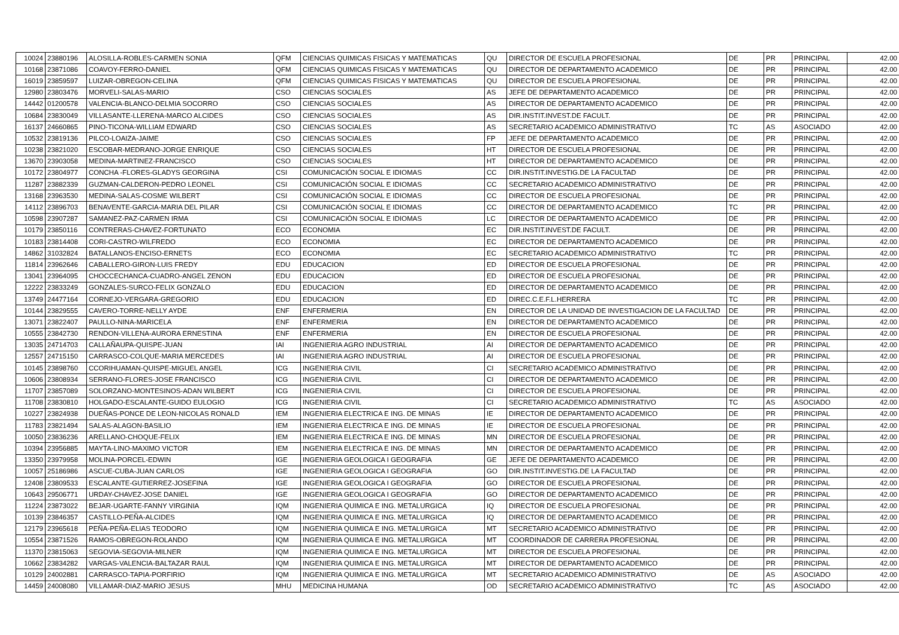| 10024 | 23880196 | ALOSILLA-ROBLES-CARMEN SONIA | QFM | CIENCIAS QUIMICAS FISICAS Y MATEMATICAS | QU | DIRECTOR DE ESCUELA PROFESIONAL | DE | PR | PRINCIPAL | 42.00 |
| 10168 | 23871086 | COAVOY-FERRO-DANIEL | QFM | CIENCIAS QUIMICAS FISICAS Y MATEMATICAS | QU | DIRECTOR DE DEPARTAMENTO ACADEMICO | DE | PR | PRINCIPAL | 42.00 |
| 16019 | 23859597 | LUIZAR-OBREGON-CELINA | QFM | CIENCIAS QUIMICAS FISICAS Y MATEMATICAS | QU | DIRECTOR DE ESCUELA PROFESIONAL | DE | PR | PRINCIPAL | 42.00 |
| 12980 | 23803476 | MORVELI-SALAS-MARIO | CSO | CIENCIAS SOCIALES | AS | JEFE DE DEPARTAMENTO ACADEMICO | DE | PR | PRINCIPAL | 42.00 |
| 14442 | 01200578 | VALENCIA-BLANCO-DELMIA SOCORRO | CSO | CIENCIAS SOCIALES | AS | DIRECTOR DE DEPARTAMENTO ACADEMICO | DE | PR | PRINCIPAL | 42.00 |
| 10684 | 23830049 | VILLASANTE-LLERENA-MARCO ALCIDES | CSO | CIENCIAS SOCIALES | AS | DIR.INSTIT.INVEST.DE FACULT. | DE | PR | PRINCIPAL | 42.00 |
| 16137 | 24660865 | PINO-TICONA-WILLIAM EDWARD | CSO | CIENCIAS SOCIALES | AS | SECRETARIO ACADEMICO ADMINISTRATIVO | TC | AS | ASOCIADO | 42.00 |
| 10532 | 23819136 | PILCO-LOAIZA-JAIME | CSO | CIENCIAS SOCIALES | FP | JEFE DE DEPARTAMENTO ACADEMICO | DE | PR | PRINCIPAL | 42.00 |
| 10238 | 23821020 | ESCOBAR-MEDRANO-JORGE ENRIQUE | CSO | CIENCIAS SOCIALES | HT | DIRECTOR DE ESCUELA PROFESIONAL | DE | PR | PRINCIPAL | 42.00 |
| 13670 | 23903058 | MEDINA-MARTINEZ-FRANCISCO | CSO | CIENCIAS SOCIALES | HT | DIRECTOR DE DEPARTAMENTO ACADEMICO | DE | PR | PRINCIPAL | 42.00 |
| 10172 | 23804977 | CONCHA -FLORES-GLADYS GEORGINA | CSI | COMUNICACIÓN SOCIAL E IDIOMAS | CC | DIR.INSTIT.INVESTIG.DE LA FACULTAD | DE | PR | PRINCIPAL | 42.00 |
| 11287 | 23882339 | GUZMAN-CALDERON-PEDRO LEONEL | CSI | COMUNICACIÓN SOCIAL E IDIOMAS | CC | SECRETARIO ACADEMICO ADMINISTRATIVO | DE | PR | PRINCIPAL | 42.00 |
| 13168 | 23963530 | MEDINA-SALAS-COSME WILBERT | CSI | COMUNICACIÓN SOCIAL E IDIOMAS | CC | DIRECTOR DE ESCUELA PROFESIONAL | DE | PR | PRINCIPAL | 42.00 |
| 14112 | 23896703 | BENAVENTE-GARCIA-MARIA DEL PILAR | CSI | COMUNICACIÓN SOCIAL E IDIOMAS | CC | DIRECTOR DE DEPARTAMENTO ACADEMICO | TC | PR | PRINCIPAL | 42.00 |
| 10598 | 23907287 | SAMANEZ-PAZ-CARMEN IRMA | CSI | COMUNICACIÓN SOCIAL E IDIOMAS | LC | DIRECTOR DE DEPARTAMENTO ACADEMICO | DE | PR | PRINCIPAL | 42.00 |
| 10179 | 23850116 | CONTRERAS-CHAVEZ-FORTUNATO | ECO | ECONOMIA | EC | DIR.INSTIT.INVEST.DE FACULT. | DE | PR | PRINCIPAL | 42.00 |
| 10183 | 23814408 | CORI-CASTRO-WILFREDO | ECO | ECONOMIA | EC | DIRECTOR DE DEPARTAMENTO ACADEMICO | DE | PR | PRINCIPAL | 42.00 |
| 14862 | 31032824 | BATALLANOS-ENCISO-ERNETS | ECO | ECONOMIA | EC | SECRETARIO ACADEMICO ADMINISTRATIVO | TC | PR | PRINCIPAL | 42.00 |
| 11814 | 23962646 | CABALLERO-GIRON-LUIS FREDY | EDU | EDUCACION | ED | DIRECTOR DE ESCUELA PROFESIONAL | DE | PR | PRINCIPAL | 42.00 |
| 13041 | 23964095 | CHOCCECHANCA-CUADRO-ANGEL ZENON | EDU | EDUCACION | ED | DIRECTOR DE ESCUELA PROFESIONAL | DE | PR | PRINCIPAL | 42.00 |
| 12222 | 23833249 | GONZALES-SURCO-FELIX GONZALO | EDU | EDUCACION | ED | DIRECTOR DE DEPARTAMENTO ACADEMICO | DE | PR | PRINCIPAL | 42.00 |
| 13749 | 24477164 | CORNEJO-VERGARA-GREGORIO | EDU | EDUCACION | ED | DIREC.C.E.F.L.HERRERA | TC | PR | PRINCIPAL | 42.00 |
| 10144 | 23829555 | CAVERO-TORRE-NELLY AYDE | ENF | ENFERMERIA | EN | DIRECTOR DE LA UNIDAD DE INVESTIGACION DE LA FACULTAD | DE | PR | PRINCIPAL | 42.00 |
| 13071 | 23822407 | PAULLO-NINA-MARICELA | ENF | ENFERMERIA | EN | DIRECTOR DE DEPARTAMENTO ACADEMICO | DE | PR | PRINCIPAL | 42.00 |
| 10555 | 23842730 | RENDON-VILLENA-AURORA ERNESTINA | ENF | ENFERMERIA | EN | DIRECTOR DE ESCUELA PROFESIONAL | DE | PR | PRINCIPAL | 42.00 |
| 13035 | 24714703 | CALLAÑAUPA-QUISPE-JUAN | IAI | INGENIERIA AGRO INDUSTRIAL | AI | DIRECTOR DE DEPARTAMENTO ACADEMICO | DE | PR | PRINCIPAL | 42.00 |
| 12557 | 24715150 | CARRASCO-COLQUE-MARIA MERCEDES | IAI | INGENIERIA AGRO INDUSTRIAL | AI | DIRECTOR DE ESCUELA PROFESIONAL | DE | PR | PRINCIPAL | 42.00 |
| 10145 | 23898760 | CCORIHUAMAN-QUISPE-MIGUEL ANGEL | ICG | INGENIERIA CIVIL | CI | SECRETARIO ACADEMICO ADMINISTRATIVO | DE | PR | PRINCIPAL | 42.00 |
| 10606 | 23808934 | SERRANO-FLORES-JOSE FRANCISCO | ICG | INGENIERIA CIVIL | CI | DIRECTOR DE DEPARTAMENTO ACADEMICO | DE | PR | PRINCIPAL | 42.00 |
| 11707 | 23857089 | SOLORZANO-MONTESINOS-ADAN WILBERT | ICG | INGENIERIA CIVIL | CI | DIRECTOR DE ESCUELA PROFESIONAL | DE | PR | PRINCIPAL | 42.00 |
| 11708 | 23830810 | HOLGADO-ESCALANTE-GUIDO EULOGIO | ICG | INGENIERIA CIVIL | CI | SECRETARIO ACADEMICO ADMINISTRATIVO | TC | AS | ASOCIADO | 42.00 |
| 10227 | 23824938 | DUEÑAS-PONCE DE LEON-NICOLAS RONALD | IEM | INGENIERIA ELECTRICA E ING. DE MINAS | IE | DIRECTOR DE DEPARTAMENTO ACADEMICO | DE | PR | PRINCIPAL | 42.00 |
| 11783 | 23821494 | SALAS-ALAGON-BASILIO | IEM | INGENIERIA ELECTRICA E ING. DE MINAS | IE | DIRECTOR DE ESCUELA PROFESIONAL | DE | PR | PRINCIPAL | 42.00 |
| 10050 | 23836236 | ARELLANO-CHOQUE-FELIX | IEM | INGENIERIA ELECTRICA E ING. DE MINAS | MN | DIRECTOR DE ESCUELA PROFESIONAL | DE | PR | PRINCIPAL | 42.00 |
| 10394 | 23956885 | MAYTA-LINO-MAXIMO VICTOR | IEM | INGENIERIA ELECTRICA E ING. DE MINAS | MN | DIRECTOR DE DEPARTAMENTO ACADEMICO | DE | PR | PRINCIPAL | 42.00 |
| 13350 | 23979958 | MOLINA-PORCEL-EDWIN | IGE | INGENIERIA GEOLOGICA I GEOGRAFIA | GE | JEFE DE DEPARTAMENTO ACADEMICO | DE | PR | PRINCIPAL | 42.00 |
| 10057 | 25186986 | ASCUE-CUBA-JUAN CARLOS | IGE | INGENIERIA GEOLOGICA I GEOGRAFIA | GO | DIR.INSTIT.INVESTIG.DE LA FACULTAD | DE | PR | PRINCIPAL | 42.00 |
| 12408 | 23809533 | ESCALANTE-GUTIERREZ-JOSEFINA | IGE | INGENIERIA GEOLOGICA I GEOGRAFIA | GO | DIRECTOR DE ESCUELA PROFESIONAL | DE | PR | PRINCIPAL | 42.00 |
| 10643 | 29506771 | URDAY-CHAVEZ-JOSE DANIEL | IGE | INGENIERIA GEOLOGICA I GEOGRAFIA | GO | DIRECTOR DE DEPARTAMENTO ACADEMICO | DE | PR | PRINCIPAL | 42.00 |
| 11224 | 23873022 | BEJAR-UGARTE-FANNY VIRGINIA | IQM | INGENIERIA QUIMICA E ING. METALURGICA | IQ | DIRECTOR DE ESCUELA PROFESIONAL | DE | PR | PRINCIPAL | 42.00 |
| 10139 | 23846357 | CASTILLO-PEÑA-ALCIDES | IQM | INGENIERIA QUIMICA E ING. METALURGICA | IQ | DIRECTOR DE DEPARTAMENTO ACADEMICO | DE | PR | PRINCIPAL | 42.00 |
| 12179 | 23965618 | PEÑA-PEÑA-ELIAS TEODORO | IQM | INGENIERIA QUIMICA E ING. METALURGICA | MT | SECRETARIO ACADEMICO ADMINISTRATIVO | DE | PR | PRINCIPAL | 42.00 |
| 10554 | 23871526 | RAMOS-OBREGON-ROLANDO | IQM | INGENIERIA QUIMICA E ING. METALURGICA | MT | COORDINADOR DE CARRERA PROFESIONAL | DE | PR | PRINCIPAL | 42.00 |
| 11370 | 23815063 | SEGOVIA-SEGOVIA-MILNER | IQM | INGENIERIA QUIMICA E ING. METALURGICA | MT | DIRECTOR DE ESCUELA PROFESIONAL | DE | PR | PRINCIPAL | 42.00 |
| 10662 | 23834282 | VARGAS-VALENCIA-BALTAZAR RAUL | IQM | INGENIERIA QUIMICA E ING. METALURGICA | MT | DIRECTOR DE DEPARTAMENTO ACADEMICO | DE | PR | PRINCIPAL | 42.00 |
| 10129 | 24002881 | CARRASCO-TAPIA-PORFIRIO | IQM | INGENIERIA QUIMICA E ING. METALURGICA | MT | SECRETARIO ACADEMICO ADMINISTRATIVO | DE | AS | ASOCIADO | 42.00 |
| 14459 | 24008080 | VILLAMAR-DIAZ-MARIO JESUS | MHU | MEDICINA HUMANA | OD | SECRETARIO ACADEMICO ADMINISTRATIVO | TC | AS | ASOCIADO | 42.00 |